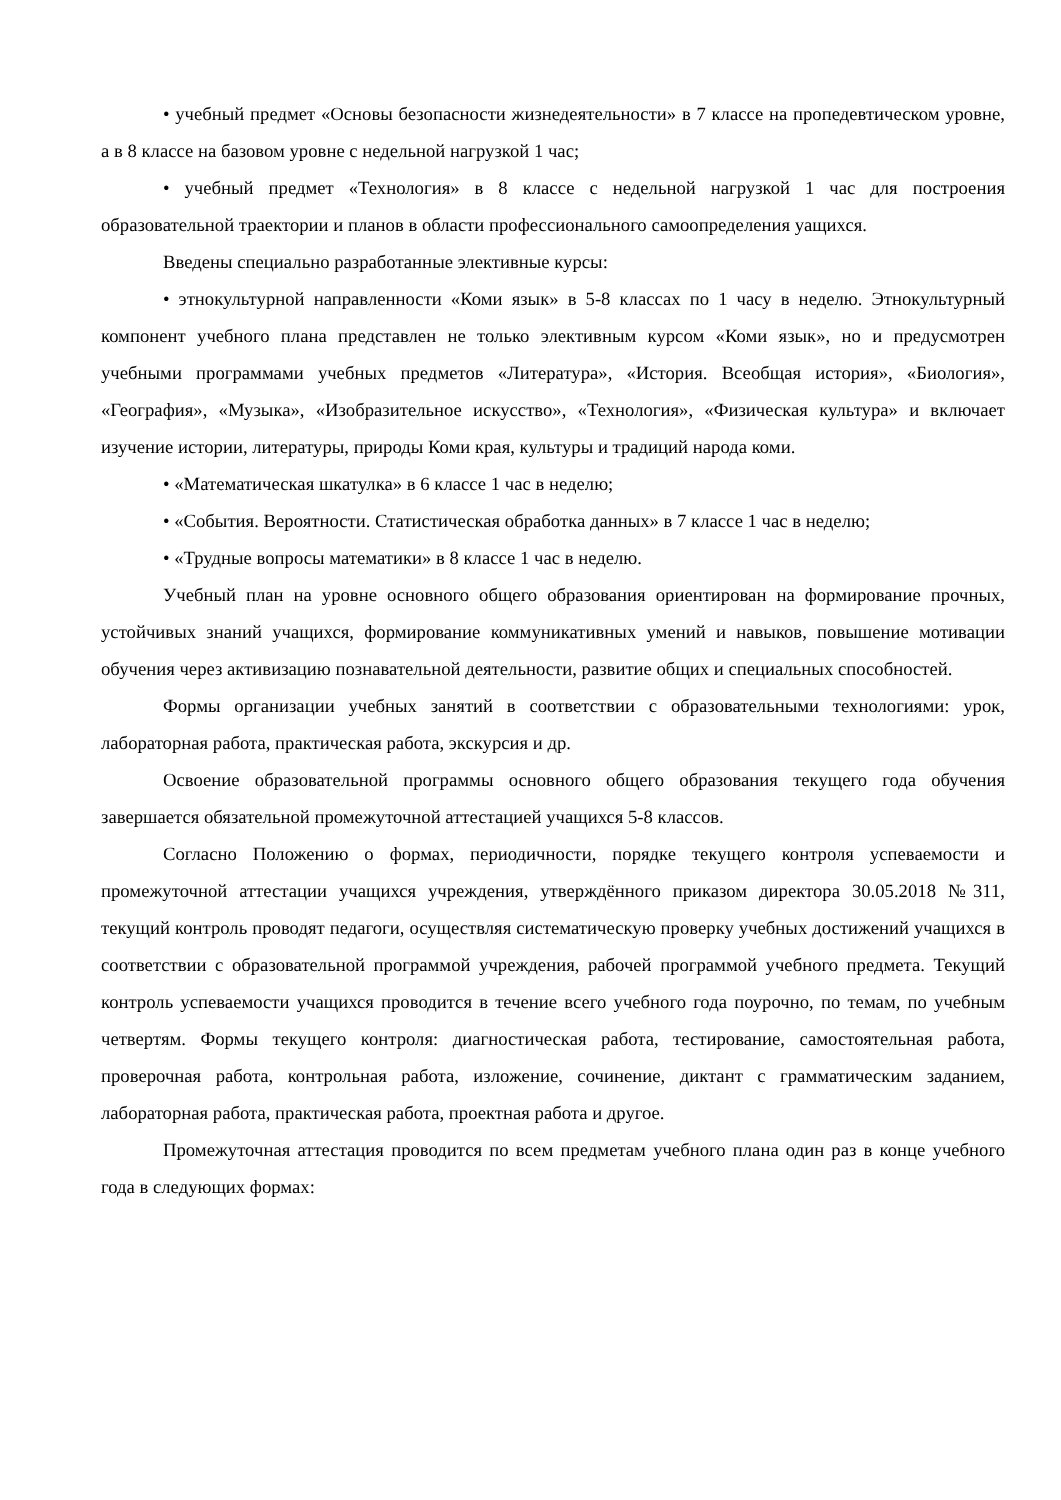• учебный предмет «Основы безопасности жизнедеятельности» в 7 классе на пропедевтическом уровне, а в 8 классе на базовом уровне с недельной нагрузкой 1 час;
• учебный предмет «Технология» в 8 классе с недельной нагрузкой 1 час для построения образовательной траектории и планов в области профессионального самоопределения уащихся.
Введены специально разработанные элективные курсы:
• этнокультурной направленности «Коми язык» в 5-8 классах по 1 часу в неделю. Этнокультурный компонент учебного плана представлен не только элективным курсом «Коми язык», но и предусмотрен учебными программами учебных предметов «Литература», «История. Всеобщая история», «Биология», «География», «Музыка», «Изобразительное искусство», «Технология», «Физическая культура» и включает изучение истории, литературы, природы Коми края, культуры и традиций народа коми.
• «Математическая шкатулка» в 6 классе 1 час в неделю;
• «События. Вероятности. Статистическая обработка данных» в 7 классе 1 час в неделю;
• «Трудные вопросы математики» в 8 классе 1 час в неделю.
Учебный план на уровне основного общего образования ориентирован на формирование прочных, устойчивых знаний учащихся, формирование коммуникативных умений и навыков, повышение мотивации обучения через активизацию познавательной деятельности, развитие общих и специальных способностей.
Формы организации учебных занятий в соответствии с образовательными технологиями: урок, лабораторная работа, практическая работа, экскурсия и др.
Освоение образовательной программы основного общего образования текущего года обучения завершается обязательной промежуточной аттестацией учащихся 5-8 классов.
Согласно Положению о формах, периодичности, порядке текущего контроля успеваемости и промежуточной аттестации учащихся учреждения, утверждённого приказом директора 30.05.2018 №311, текущий контроль проводят педагоги, осуществляя систематическую проверку учебных достижений учащихся в соответствии с образовательной программой учреждения, рабочей программой учебного предмета. Текущий контроль успеваемости учащихся проводится в течение всего учебного года поурочно, по темам, по учебным четвертям. Формы текущего контроля: диагностическая работа, тестирование, самостоятельная работа, проверочная работа, контрольная работа, изложение, сочинение, диктант с грамматическим заданием, лабораторная работа, практическая работа, проектная работа и другое.
Промежуточная аттестация проводится по всем предметам учебного плана один раз в конце учебного года в следующих формах: